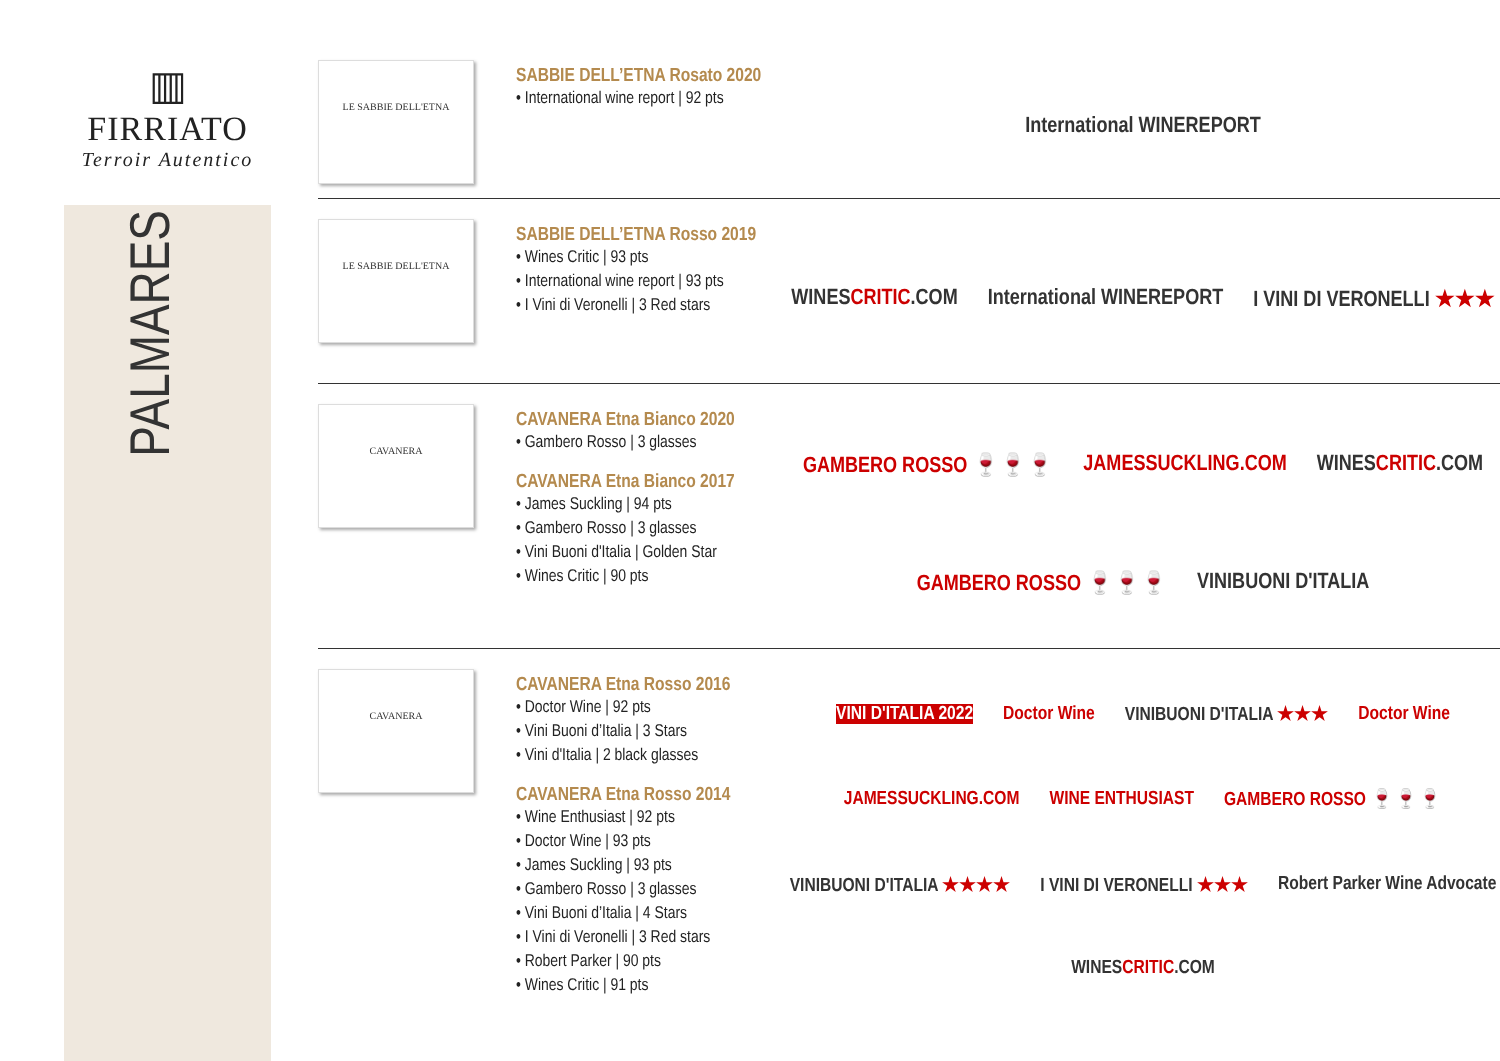▥
FIRRIATO
Terroir Autentico
PALMARES
LE SABBIE DELL'ETNA
SABBIE DELL’ETNA Rosato 2020
• International wine report | 92 pts
International WINEREPORT
LE SABBIE DELL'ETNA
SABBIE DELL’ETNA Rosso 2019
• Wines Critic | 93 pts
• International wine report | 93 pts
• I Vini di Veronelli | 3 Red stars
WINESCRITIC.COM International WINEREPORT I VINI DI VERONELLI ★★★
CAVANERA
CAVANERA Etna Bianco 2020
• Gambero Rosso | 3 glasses
CAVANERA Etna Bianco 2017
• James Suckling | 94 pts
• Gambero Rosso | 3 glasses
• Vini Buoni d'Italia | Golden Star
• Wines Critic | 90 pts
GAMBERO ROSSO 🍷🍷🍷 JAMESSUCKLING.COM WINESCRITIC.COM GAMBERO ROSSO 🍷🍷🍷 VINIBUONI D'ITALIA
CAVANERA
CAVANERA Etna Rosso 2016
• Doctor Wine | 92 pts
• Vini Buoni d’Italia | 3 Stars
• Vini d'Italia | 2 black glasses
CAVANERA Etna Rosso 2014
• Wine Enthusiast | 92 pts
• Doctor Wine | 93 pts
• James Suckling | 93 pts
• Gambero Rosso | 3 glasses
• Vini Buoni d’Italia | 4 Stars
• I Vini di Veronelli | 3 Red stars
• Robert Parker | 90 pts
• Wines Critic | 91 pts
VINI D'ITALIA 2022 Doctor Wine VINIBUONI D'ITALIA ★★★ Doctor Wine JAMESSUCKLING.COM WINE ENTHUSIAST GAMBERO ROSSO 🍷🍷🍷 VINIBUONI D'ITALIA ★★★★ I VINI DI VERONELLI ★★★ Robert Parker Wine Advocate WINESCRITIC.COM